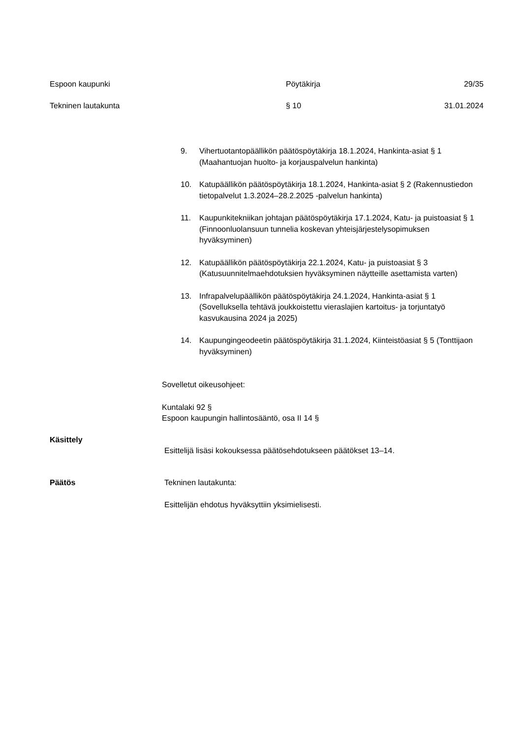Espoon kaupunki Pöytäkirja 29/35
Tekninen lautakunta § 10 31.01.2024
9. Vihertuotantopäällikön päätöspöytäkirja 18.1.2024, Hankinta-asiat § 1 (Maahantuojan huolto- ja korjauspalvelun hankinta)
10. Katupäällikön päätöspöytäkirja 18.1.2024, Hankinta-asiat § 2 (Rakennustiedon tietopalvelut 1.3.2024–28.2.2025 -palvelun hankinta)
11. Kaupunkitekniikan johtajan päätöspöytäkirja 17.1.2024, Katu- ja puistoasiat § 1 (Finnoonluolansuun tunnelia koskevan yhteisjärjestelysopimuksen hyväksyminen)
12. Katupäällikön päätöspöytäkirja 22.1.2024, Katu- ja puistoasiat § 3 (Katusuunnitelmaehdotuksien hyväksyminen näytteille asettamista varten)
13. Infrapalvelupäällikön päätöspöytäkirja 24.1.2024, Hankinta-asiat § 1 (Sovelluksella tehtävä joukkoistettu vieraslajien kartoitus- ja torjuntatyö kasvukausina 2024 ja 2025)
14. Kaupungingeodeetin päätöspöytäkirja 31.1.2024, Kiinteistöasiat § 5 (Tonttijaon hyväksyminen)
Sovelletut oikeusohjeet:
Kuntalaki 92 §
Espoon kaupungin hallintosääntö, osa II 14 §
Käsittely Esittelijä lisäsi kokouksessa päätösehdotukseen päätökset 13–14.
Päätös Tekninen lautakunta:
Esittelijän ehdotus hyväksyttiin yksimielisesti.